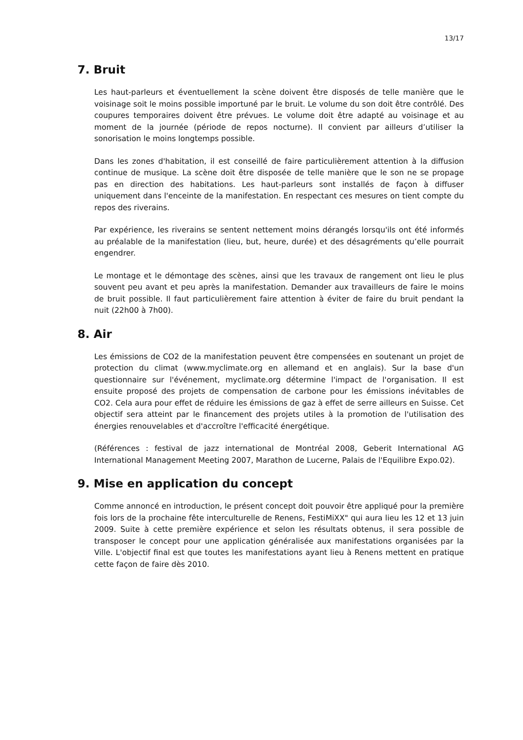13/17
7. Bruit
Les haut-parleurs et éventuellement la scène doivent être disposés de telle manière que le voisinage soit le moins possible importuné par le bruit. Le volume du son doit être contrôlé. Des coupures temporaires doivent être prévues. Le volume doit être adapté au voisinage et au moment de la journée (période de repos nocturne). Il convient par ailleurs d’utiliser la sonorisation le moins longtemps possible.
Dans les zones d'habitation, il est conseillé de faire particulièrement attention à la diffusion continue de musique. La scène doit être disposée de telle manière que le son ne se propage pas en direction des habitations. Les haut-parleurs sont installés de façon à diffuser uniquement dans l'enceinte de la manifestation. En respectant ces mesures on tient compte du repos des riverains.
Par expérience, les riverains se sentent nettement moins dérangés lorsqu'ils ont été informés au préalable de la manifestation (lieu, but, heure, durée) et des désagréments qu’elle pourrait engendrer.
Le montage et le démontage des scènes, ainsi que les travaux de rangement ont lieu le plus souvent peu avant et peu après la manifestation. Demander aux travailleurs de faire le moins de bruit possible. Il faut particulièrement faire attention à éviter de faire du bruit pendant la nuit (22h00 à 7h00).
8. Air
Les émissions de CO2 de la manifestation peuvent être compensées en soutenant un projet de protection du climat (www.myclimate.org en allemand et en anglais). Sur la base d'un questionnaire sur l'événement, myclimate.org détermine l'impact de l'organisation. Il est ensuite proposé des projets de compensation de carbone pour les émissions inévitables de CO2. Cela aura pour effet de réduire les émissions de gaz à effet de serre ailleurs en Suisse. Cet objectif sera atteint par le financement des projets utiles à la promotion de l'utilisation des énergies renouvelables et d'accroître l'efficacité énergétique.
(Références : festival de jazz international de Montréal 2008, Geberit International AG International Management Meeting 2007, Marathon de Lucerne, Palais de l'Equilibre Expo.02).
9. Mise en application du concept
Comme annoncé en introduction, le présent concept doit pouvoir être appliqué pour la première fois lors de la prochaine fête interculturelle de Renens, FestiMiXX" qui aura lieu les 12 et 13 juin 2009. Suite à cette première expérience et selon les résultats obtenus, il sera possible de transposer le concept pour une application généralisée aux manifestations organisées par la Ville. L'objectif final est que toutes les manifestations ayant lieu à Renens mettent en pratique cette façon de faire dès 2010.